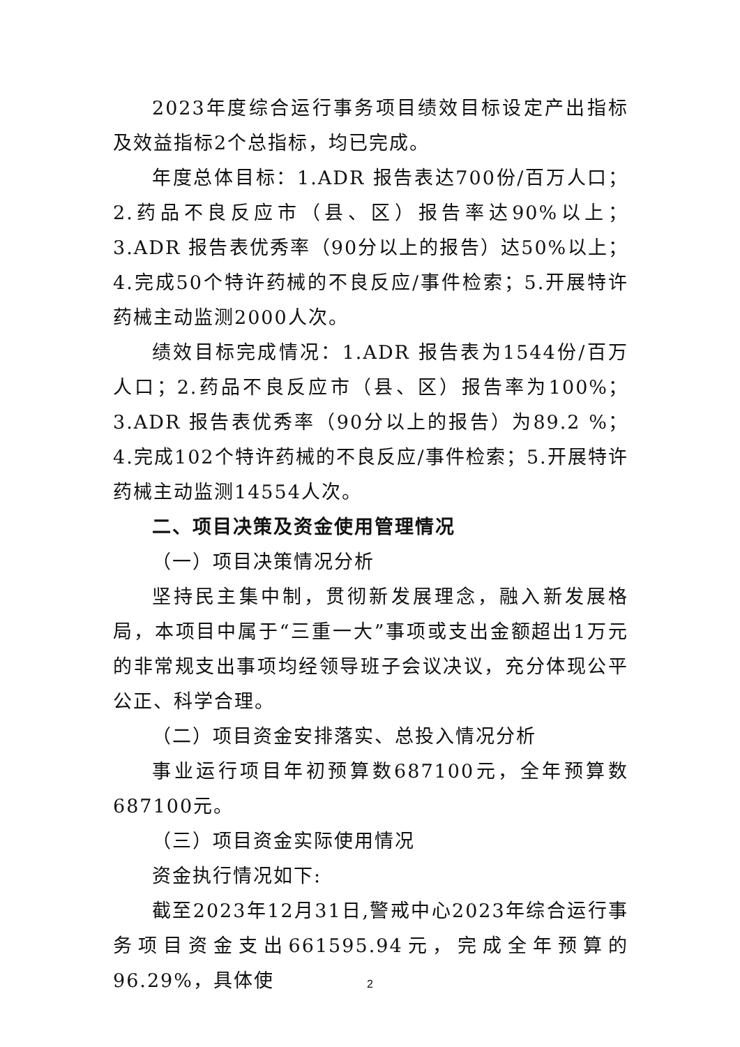2023年度综合运行事务项目绩效目标设定产出指标及效益指标2个总指标，均已完成。
年度总体目标：1.ADR 报告表达700份/百万人口；2.药品不良反应市（县、区）报告率达90%以上；3.ADR 报告表优秀率（90分以上的报告）达50%以上；4.完成50个特许药械的不良反应/事件检索；5.开展特许药械主动监测2000人次。
绩效目标完成情况：1.ADR 报告表为1544份/百万人口；2.药品不良反应市（县、区）报告率为100%；3.ADR 报告表优秀率（90分以上的报告）为89.2 %；4.完成102个特许药械的不良反应/事件检索；5.开展特许药械主动监测14554人次。
二、项目决策及资金使用管理情况
（一）项目决策情况分析
坚持民主集中制，贯彻新发展理念，融入新发展格局，本项目中属于“三重一大”事项或支出金额超出1万元的非常规支出事项均经领导班子会议决议，充分体现公平公正、科学合理。
（二）项目资金安排落实、总投入情况分析
事业运行项目年初预算数687100元，全年预算数687100元。
（三）项目资金实际使用情况
资金执行情况如下:
截至2023年12月31日,警戒中心2023年综合运行事务项目资金支出661595.94元，完成全年预算的96.29%，具体使
2